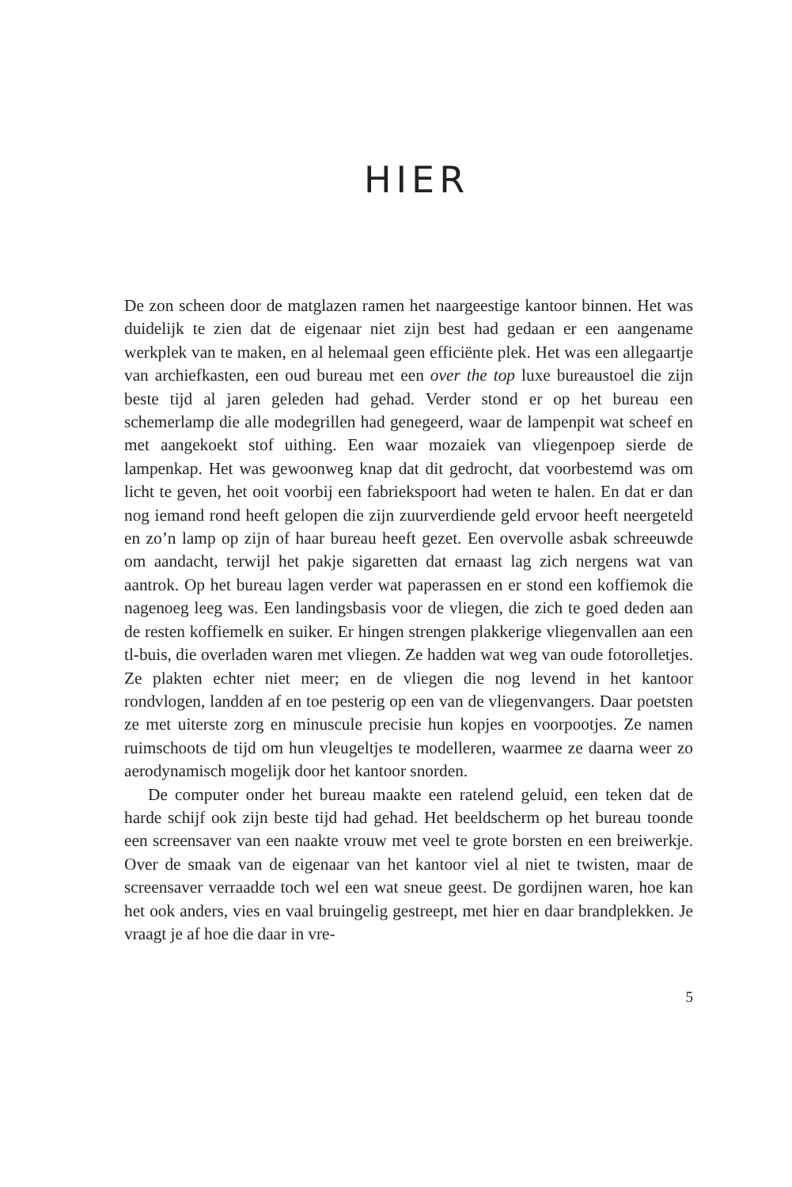HIER
De zon scheen door de matglazen ramen het naargeestige kantoor binnen. Het was duidelijk te zien dat de eigenaar niet zijn best had gedaan er een aangename werkplek van te maken, en al helemaal geen efficiënte plek. Het was een allegaartje van archiefkasten, een oud bureau met een over the top luxe bureaustoel die zijn beste tijd al jaren geleden had gehad. Verder stond er op het bureau een schemerlamp die alle modegrillen had genegeerd, waar de lampenpit wat scheef en met aangekoekt stof uithing. Een waar mozaiek van vliegenpoep sierde de lampenkap. Het was gewoonweg knap dat dit gedrocht, dat voorbestemd was om licht te geven, het ooit voorbij een fabriekspoort had weten te halen. En dat er dan nog iemand rond heeft gelopen die zijn zuurverdiende geld ervoor heeft neergeteld en zo’n lamp op zijn of haar bureau heeft gezet. Een overvolle asbak schreeuwde om aandacht, terwijl het pakje sigaretten dat ernaast lag zich nergens wat van aantrok. Op het bureau lagen verder wat paperassen en er stond een koffiemok die nagenoeg leeg was. Een landingsbasis voor de vliegen, die zich te goed deden aan de resten koffiemelk en suiker. Er hingen strengen plakkerige vliegenvallen aan een tl-buis, die overladen waren met vliegen. Ze hadden wat weg van oude fotorolletjes. Ze plakten echter niet meer; en de vliegen die nog levend in het kantoor rondvlogen, landden af en toe pesterig op een van de vliegenvangers. Daar poetsten ze met uiterste zorg en minuscule precisie hun kopjes en voorpootjes. Ze namen ruimschoots de tijd om hun vleugeltjes te modelleren, waarmee ze daarna weer zo aerodynamisch mogelijk door het kantoor snorden.
De computer onder het bureau maakte een ratelend geluid, een teken dat de harde schijf ook zijn beste tijd had gehad. Het beeldscherm op het bureau toonde een screensaver van een naakte vrouw met veel te grote borsten en een breiwerkje. Over de smaak van de eigenaar van het kantoor viel al niet te twisten, maar de screensaver verraadde toch wel een wat sneue geest. De gordijnen waren, hoe kan het ook anders, vies en vaal bruingelig gestreept, met hier en daar brandplekken. Je vraagt je af hoe die daar in vre-
5